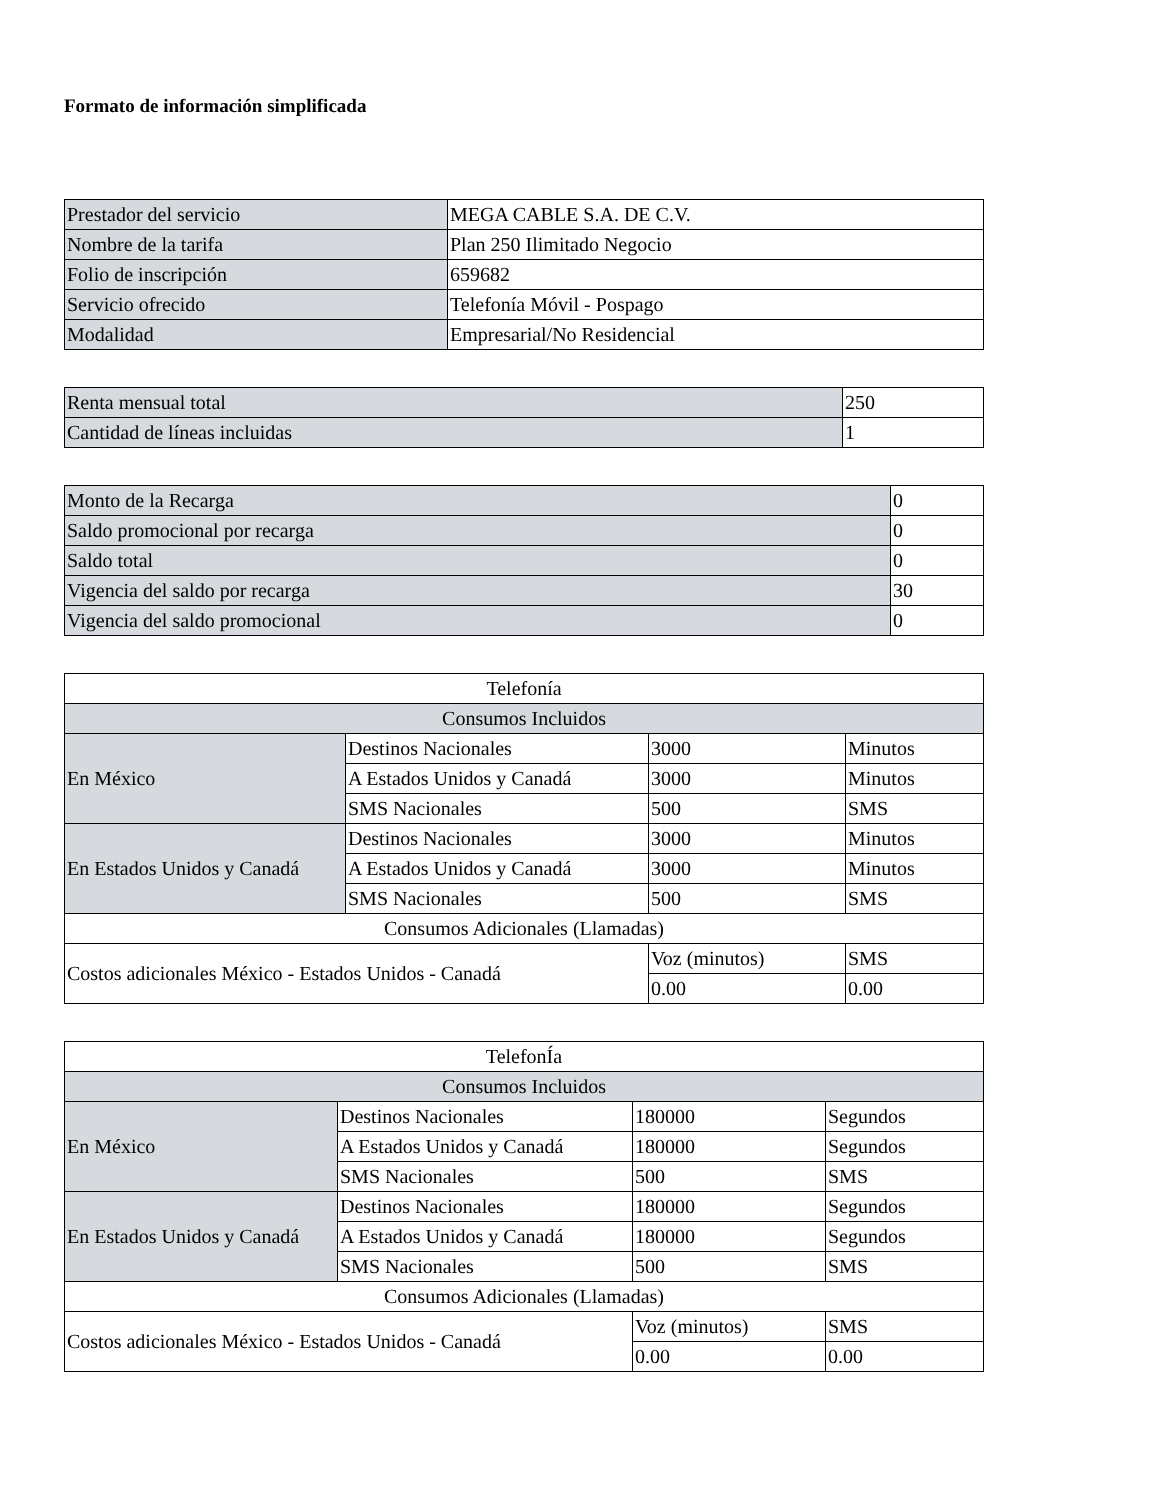Formato de información simplificada
| Prestador del servicio | MEGA CABLE S.A. DE C.V. |
| Nombre de la tarifa | Plan 250 Ilimitado Negocio |
| Folio de inscripción | 659682 |
| Servicio ofrecido | Telefonía Móvil - Pospago |
| Modalidad | Empresarial/No Residencial |
| Renta mensual total | 250 |
| Cantidad de líneas incluidas | 1 |
| Monto de la Recarga | 0 |
| Saldo promocional por recarga | 0 |
| Saldo total | 0 |
| Vigencia del saldo por recarga | 30 |
| Vigencia del saldo promocional | 0 |
| Telefonía | | | |
| Consumos Incluidos | | | |
| En México | Destinos Nacionales | 3000 | Minutos |
| | A Estados Unidos y Canadá | 3000 | Minutos |
| | SMS Nacionales | 500 | SMS |
| En Estados Unidos y Canadá | Destinos Nacionales | 3000 | Minutos |
| | A Estados Unidos y Canadá | 3000 | Minutos |
| | SMS Nacionales | 500 | SMS |
| Consumos Adicionales (Llamadas) | | | |
| Costos adicionales México - Estados Unidos - Canadá | | Voz (minutos) | SMS |
| | | 0.00 | 0.00 |
| TelefonÍa | | | |
| Consumos Incluidos | | | |
| En México | Destinos Nacionales | 180000 | Segundos |
| | A Estados Unidos y Canadá | 180000 | Segundos |
| | SMS Nacionales | 500 | SMS |
| En Estados Unidos y Canadá | Destinos Nacionales | 180000 | Segundos |
| | A Estados Unidos y Canadá | 180000 | Segundos |
| | SMS Nacionales | 500 | SMS |
| Consumos Adicionales (Llamadas) | | | |
| Costos adicionales México - Estados Unidos - Canadá | | Voz (minutos) | SMS |
| | | 0.00 | 0.00 |